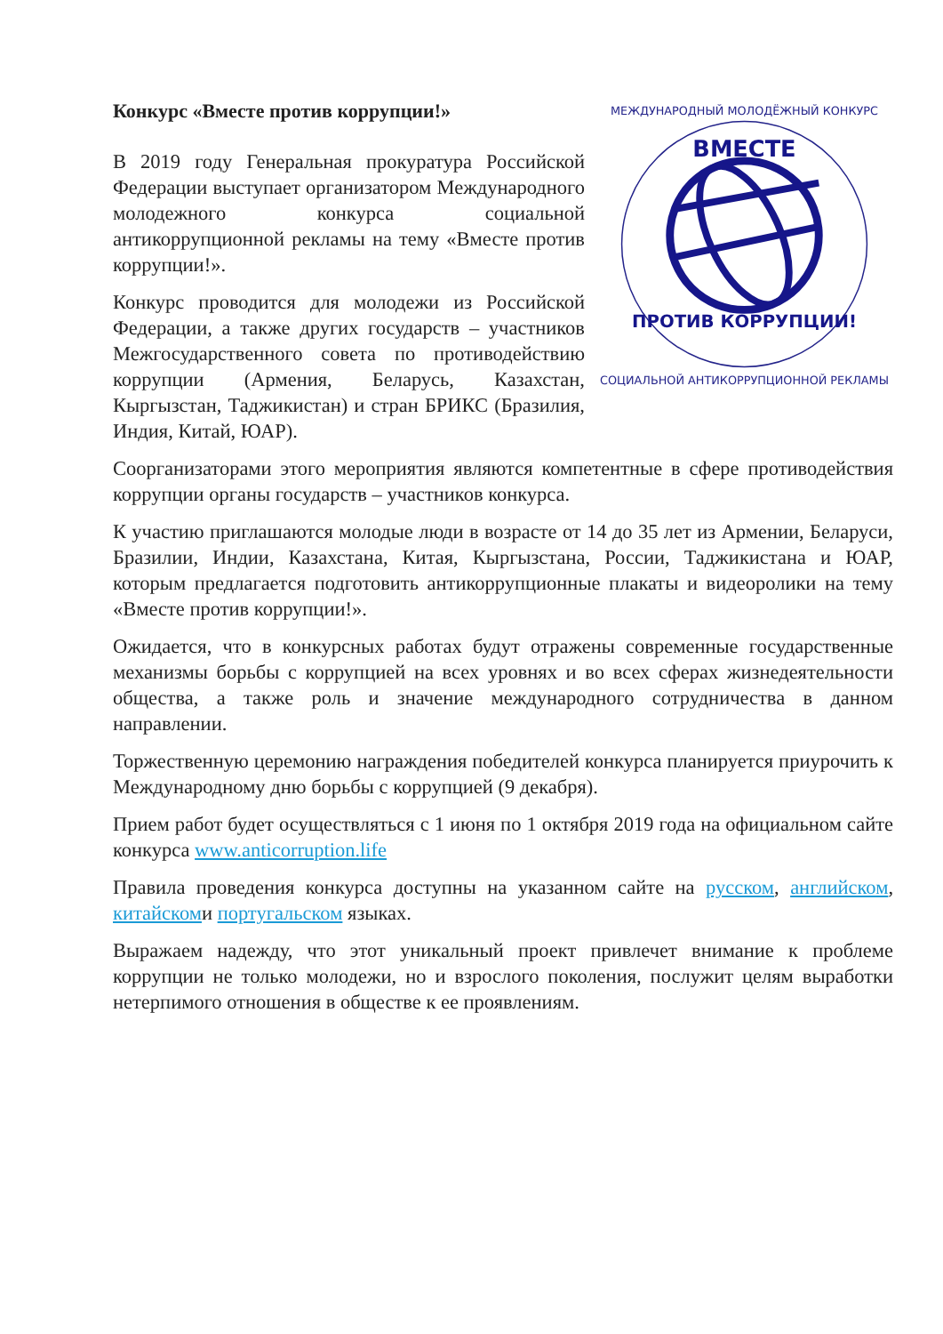Конкурс «Вместе против коррупции!»
ВМЕСТЕ
ПРОТИВ КОРРУПЦИИ!
МЕЖДУНАРОДНЫЙ МОЛОДЁЖНЫЙ КОНКУРС
СОЦИАЛЬНОЙ АНТИКОРРУПЦИОННОЙ РЕКЛАМЫ
В 2019 году Генеральная прокуратура Российской Федерации выступает организатором Международного молодежного конкурса социальной антикоррупционной рекламы на тему «Вместе против коррупции!».
Конкурс проводится для молодежи из Российской Федерации, а также других государств – участников Межгосударственного совета по противодействию коррупции (Армения, Беларусь, Казахстан, Кыргызстан, Таджикистан) и стран БРИКС (Бразилия, Индия, Китай, ЮАР).
Соорганизаторами этого мероприятия являются компетентные в сфере противодействия коррупции органы государств – участников конкурса.
К участию приглашаются молодые люди в возрасте от 14 до 35 лет из Армении, Беларуси, Бразилии, Индии, Казахстана, Китая, Кыргызстана, России, Таджикистана и ЮАР, которым предлагается подготовить антикоррупционные плакаты и видеоролики на тему «Вместе против коррупции!».
Ожидается, что в конкурсных работах будут отражены современные государственные механизмы борьбы с коррупцией на всех уровнях и во всех сферах жизнедеятельности общества, а также роль и значение международного сотрудничества в данном направлении.
Торжественную церемонию награждения победителей конкурса планируется приурочить к Международному дню борьбы с коррупцией (9 декабря).
Прием работ будет осуществляться с 1 июня по 1 октября 2019 года на официальном сайте конкурса www.anticorruption.life
Правила проведения конкурса доступны на указанном сайте на русском, английском, китайскоми португальском языках.
Выражаем надежду, что этот уникальный проект привлечет внимание к проблеме коррупции не только молодежи, но и взрослого поколения, послужит целям выработки нетерпимого отношения в обществе к ее проявлениям.